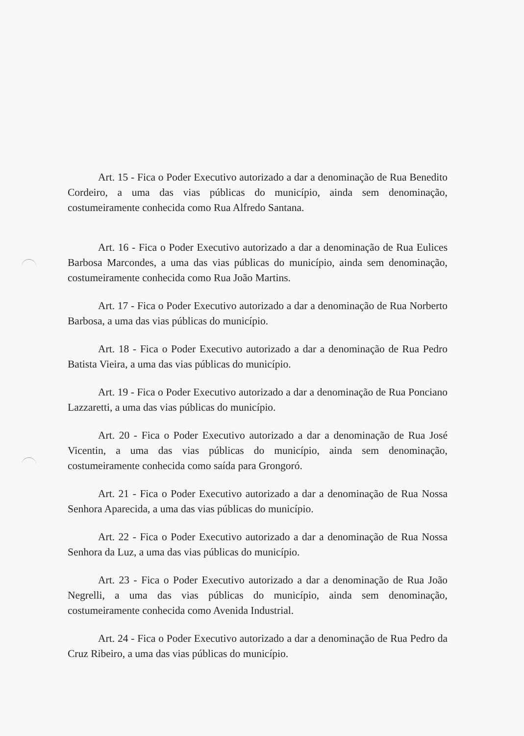Art. 15 - Fica o Poder Executivo autorizado a dar a denominação de Rua Benedito Cordeiro, a uma das vias públicas do município, ainda sem denominação, costumeiramente conhecida como Rua Alfredo Santana.
Art. 16 - Fica o Poder Executivo autorizado a dar a denominação de Rua Eulices Barbosa Marcondes, a uma das vias públicas do município, ainda sem denominação, costumeiramente conhecida como Rua João Martins.
Art. 17 - Fica o Poder Executivo autorizado a dar a denominação de Rua Norberto Barbosa, a uma das vias públicas do município.
Art. 18 - Fica o Poder Executivo autorizado a dar a denominação de Rua Pedro Batista Vieira, a uma das vias públicas do município.
Art. 19 - Fica o Poder Executivo autorizado a dar a denominação de Rua Ponciano Lazzaretti, a uma das vias públicas do município.
Art. 20 - Fica o Poder Executivo autorizado a dar a denominação de Rua José Vicentin, a uma das vias públicas do município, ainda sem denominação, costumeiramente conhecida como saída para Grongoró.
Art. 21 - Fica o Poder Executivo autorizado a dar a denominação de Rua Nossa Senhora Aparecida, a uma das vias públicas do município.
Art. 22 - Fica o Poder Executivo autorizado a dar a denominação de Rua Nossa Senhora da Luz, a uma das vias públicas do município.
Art. 23 - Fica o Poder Executivo autorizado a dar a denominação de Rua João Negrelli, a uma das vias públicas do município, ainda sem denominação, costumeiramente conhecida como Avenida Industrial.
Art. 24 - Fica o Poder Executivo autorizado a dar a denominação de Rua Pedro da Cruz Ribeiro, a uma das vias públicas do município.